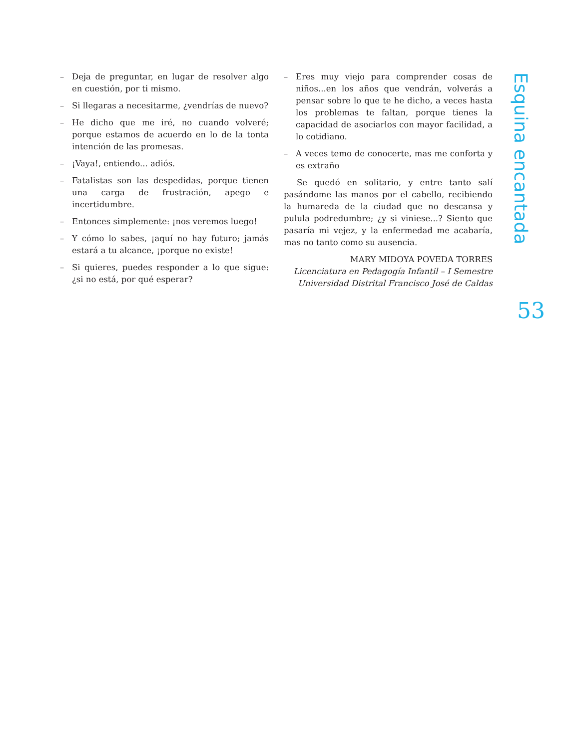– Deja de preguntar, en lugar de resolver algo en cuestión, por ti mismo.
– Si llegaras a necesitarme, ¿vendrías de nuevo?
– He dicho que me iré, no cuando volveré; porque estamos de acuerdo en lo de la tonta intención de las promesas.
– ¡Vaya!, entiendo... adiós.
– Fatalistas son las despedidas, porque tienen una carga de frustración, apego e incertidumbre.
– Entonces simplemente: ¡nos veremos luego!
– Y cómo lo sabes, ¡aquí no hay futuro; jamás estará a tu alcance, ¡porque no existe!
– Si quieres, puedes responder a lo que sigue: ¿si no está, por qué esperar?
– Eres muy viejo para comprender cosas de niños...en los años que vendrán, volverás a pensar sobre lo que te he dicho, a veces hasta los problemas te faltan, porque tienes la capacidad de asociarlos con mayor facilidad, a lo cotidiano.
– A veces temo de conocerte, mas me conforta y es extraño
Se quedó en solitario, y entre tanto salí pasándome las manos por el cabello, recibiendo la humareda de la ciudad que no descansa y pulula podredumbre; ¿y si viniese...? Siento que pasaría mi vejez, y la enfermedad me acabaría, mas no tanto como su ausencia.
MARY MIDOYA POVEDA TORRES
Licenciatura en Pedagogía Infantil – I Semestre
Universidad Distrital Francisco José de Caldas
Esquina encantada
53